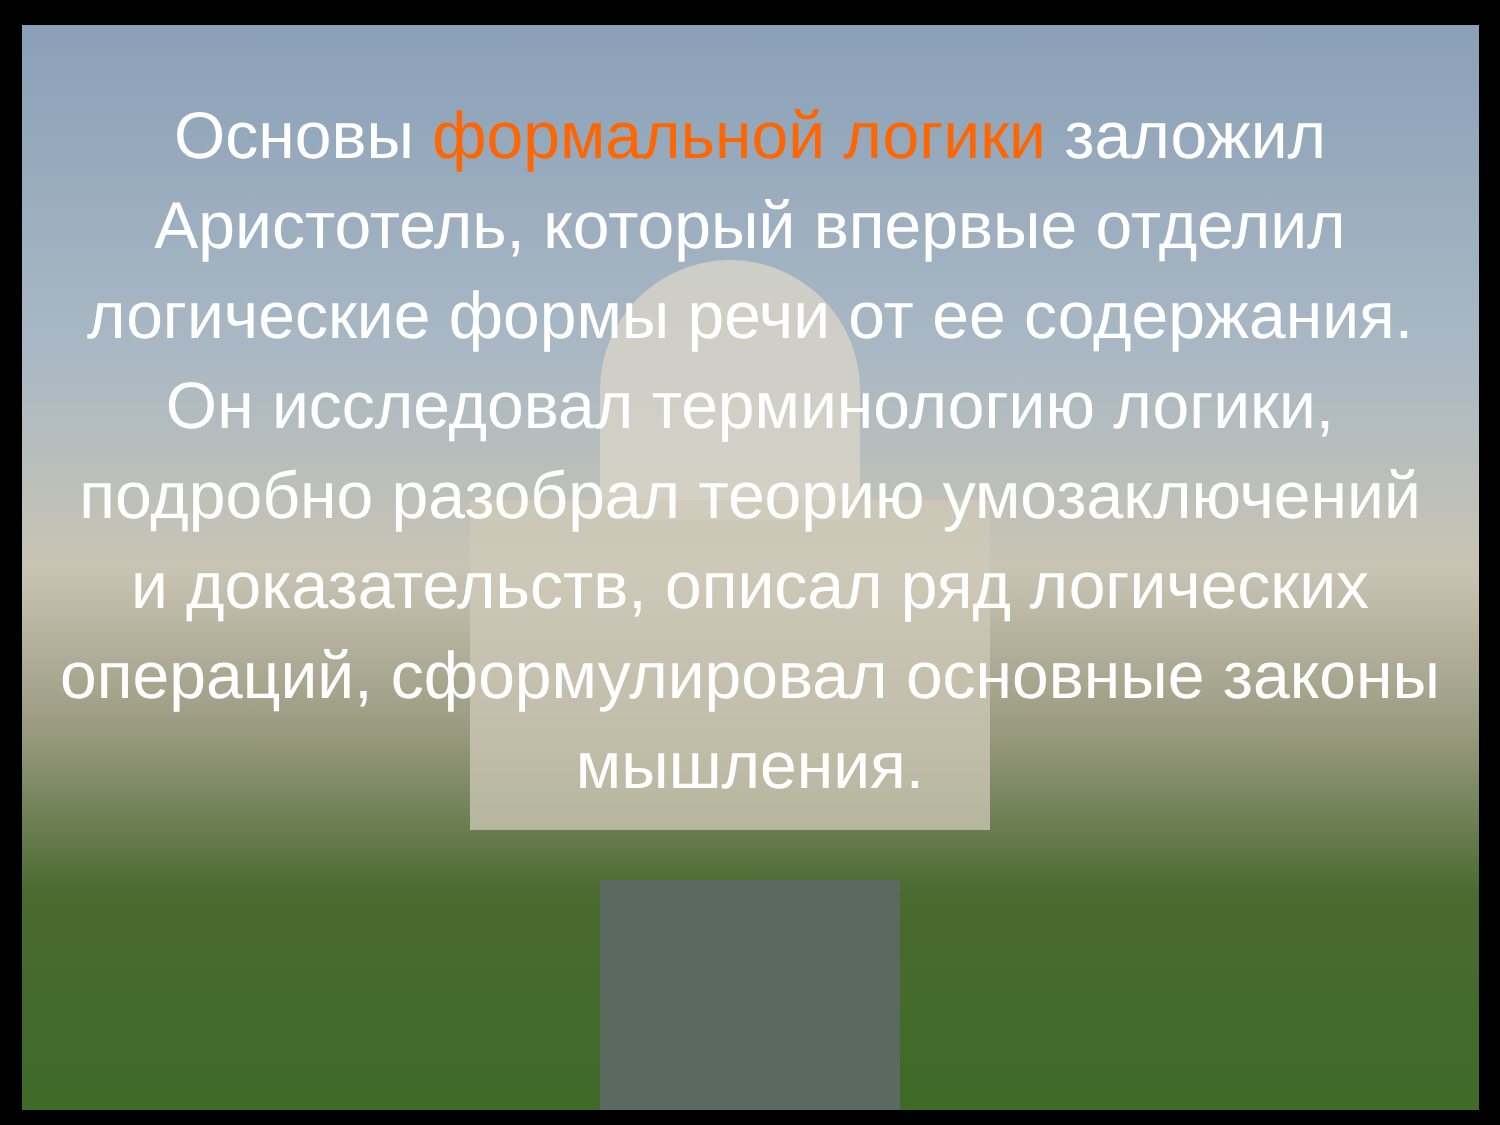Основы формальной логики заложил Аристотель, который впервые отделил логические формы речи от ее содержания. Он исследовал терминологию логики, подробно разобрал теорию умозаключений и доказательств, описал ряд логических операций, сформулировал основные законы мышления.